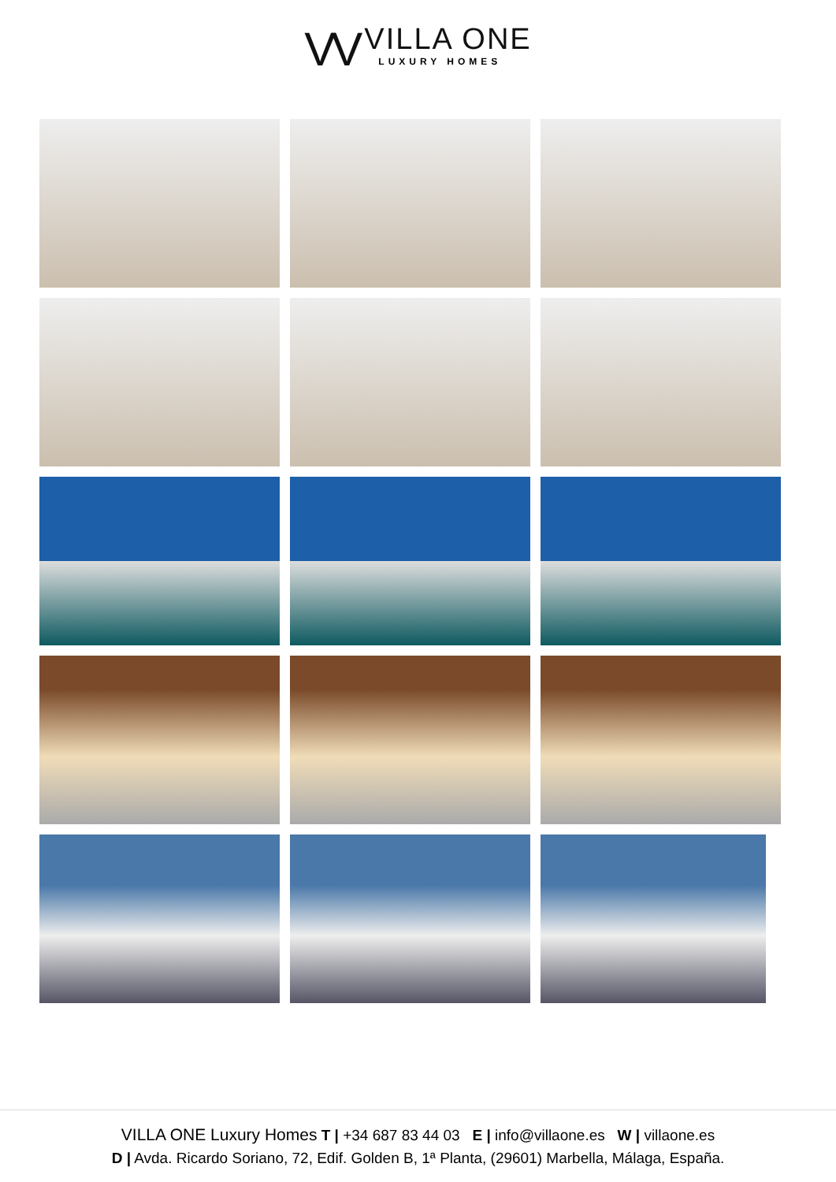VV
VILLA ONE
LUXURY HOMES
VILLA ONE Luxury Homes T | +34 687 83 44 03 E | info@villaone.es W | villaone.es
D | Avda. Ricardo Soriano, 72, Edif. Golden B, 1ª Planta, (29601) Marbella, Málaga, España.